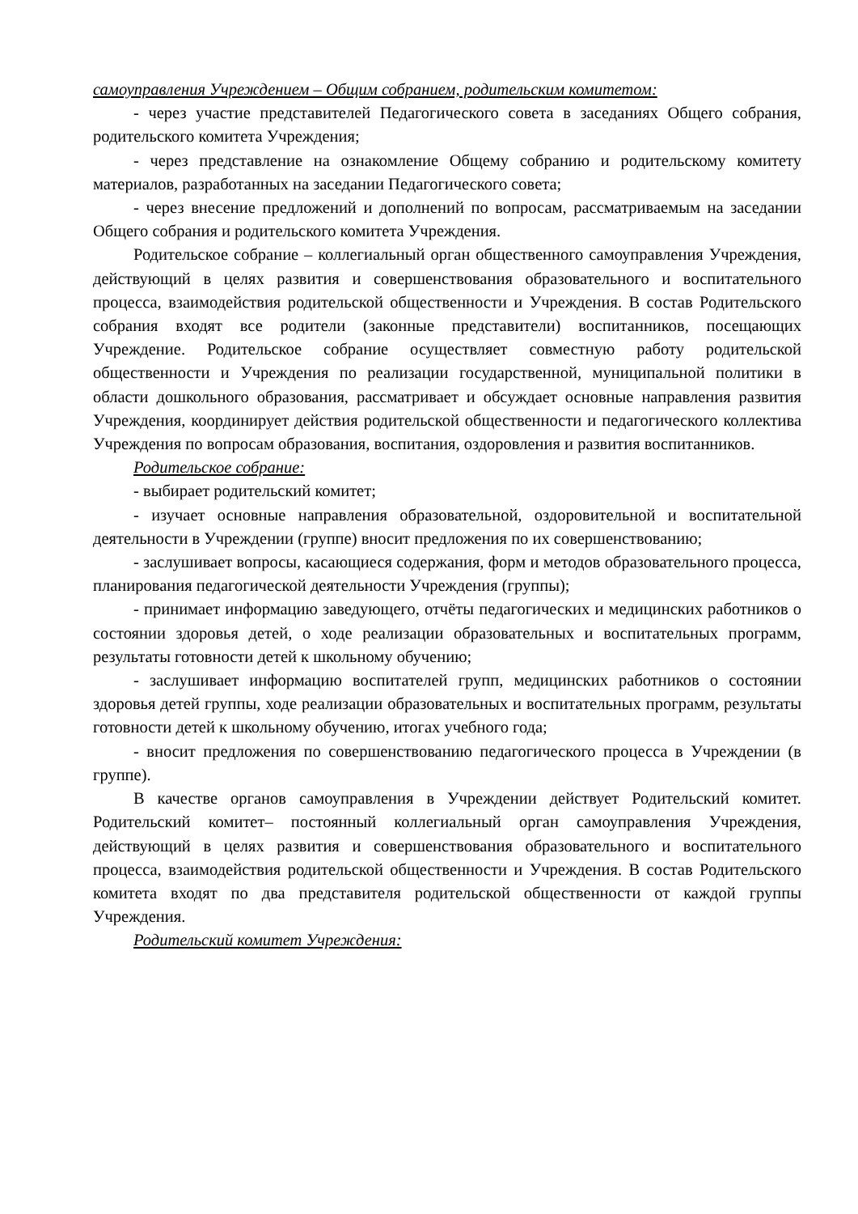самоуправления Учреждением – Общим собранием, родительским комитетом:
- через участие представителей Педагогического совета в заседаниях Общего собрания, родительского комитета Учреждения;
- через представление на ознакомление Общему собранию и родительскому комитету материалов, разработанных на заседании Педагогического совета;
- через внесение предложений и дополнений по вопросам, рассматриваемым на заседании Общего собрания и родительского комитета Учреждения.
Родительское собрание – коллегиальный орган общественного самоуправления Учреждения, действующий в целях развития и совершенствования образовательного и воспитательного процесса, взаимодействия родительской общественности и Учреждения. В состав Родительского собрания входят все родители (законные представители) воспитанников, посещающих Учреждение. Родительское собрание осуществляет совместную работу родительской общественности и Учреждения по реализации государственной, муниципальной политики в области дошкольного образования, рассматривает и обсуждает основные направления развития Учреждения, координирует действия родительской общественности и педагогического коллектива Учреждения по вопросам образования, воспитания, оздоровления и развития воспитанников.
Родительское собрание:
- выбирает родительский комитет;
- изучает основные направления образовательной, оздоровительной и воспитательной деятельности в Учреждении (группе) вносит предложения по их совершенствованию;
- заслушивает вопросы, касающиеся содержания, форм и методов образовательного процесса, планирования педагогической деятельности Учреждения (группы);
- принимает информацию заведующего, отчёты педагогических и медицинских работников о состоянии здоровья детей, о ходе реализации образовательных и воспитательных программ, результаты готовности детей к школьному обучению;
- заслушивает информацию воспитателей групп, медицинских работников о состоянии здоровья детей группы, ходе реализации образовательных и воспитательных программ, результаты готовности детей к школьному обучению, итогах учебного года;
- вносит предложения по совершенствованию педагогического процесса в Учреждении (в группе).
В качестве органов самоуправления в Учреждении действует Родительский комитет. Родительский комитет– постоянный коллегиальный орган самоуправления Учреждения, действующий в целях развития и совершенствования образовательного и воспитательного процесса, взаимодействия родительской общественности и Учреждения. В состав Родительского комитета входят по два представителя родительской общественности от каждой группы Учреждения.
Родительский комитет Учреждения: